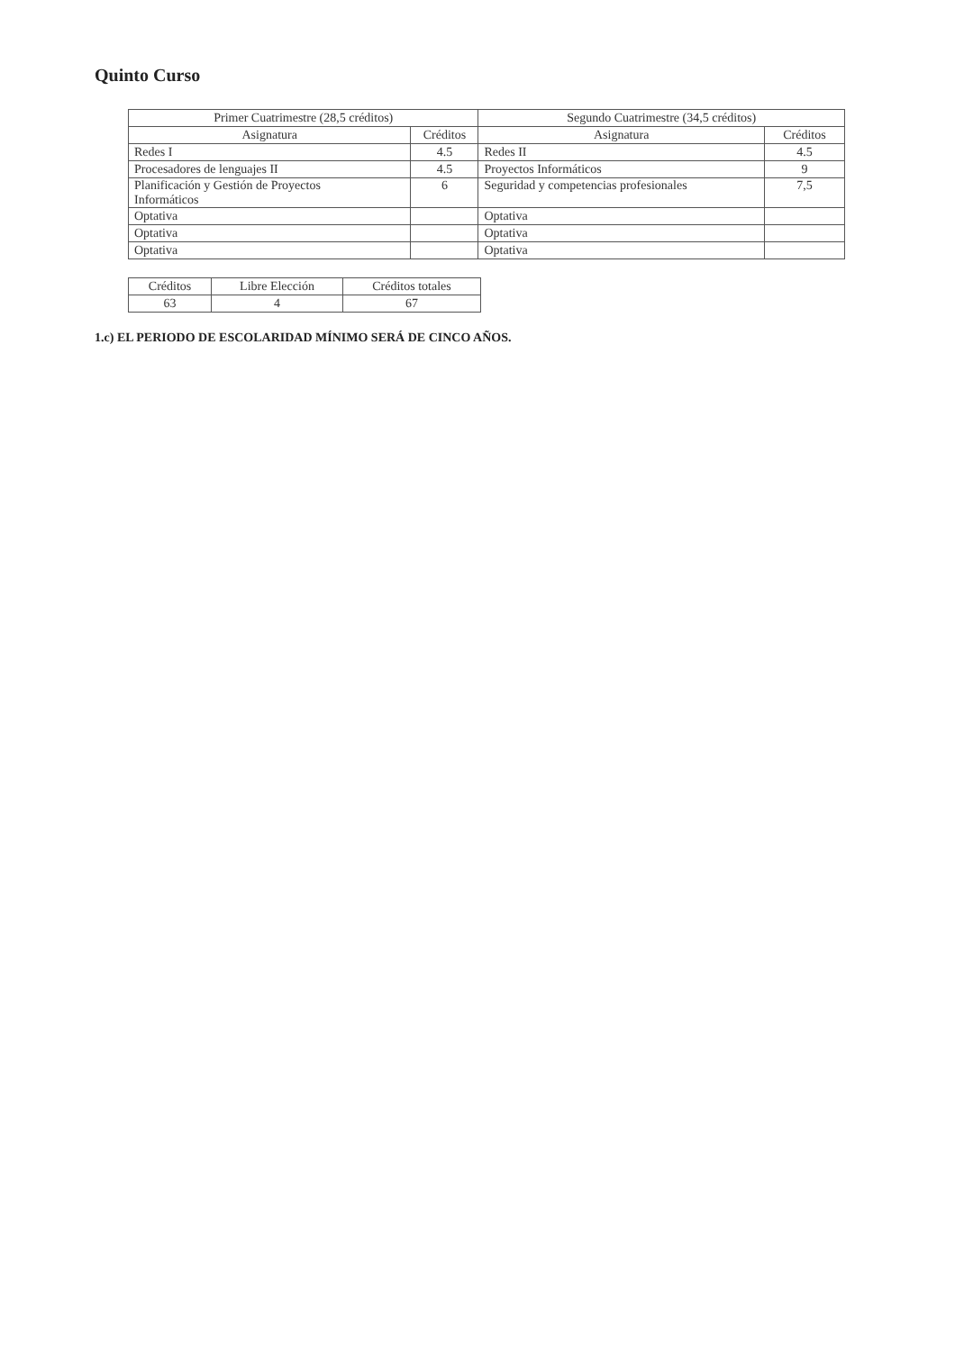Quinto Curso
| Primer Cuatrimestre (28,5 créditos) | | Segundo Cuatrimestre (34,5 créditos) | |
| --- | --- | --- | --- |
| Asignatura | Créditos | Asignatura | Créditos |
| Redes I | 4.5 | Redes II | 4.5 |
| Procesadores de lenguajes II | 4.5 | Proyectos Informáticos | 9 |
| Planificación y Gestión de Proyectos Informáticos | 6 | Seguridad y competencias profesionales | 7,5 |
| Optativa | | Optativa | |
| Optativa | | Optativa | |
| Optativa | | Optativa | |
| Créditos | Libre Elección | Créditos totales |
| --- | --- | --- |
| 63 | 4 | 67 |
1.c) EL PERIODO DE ESCOLARIDAD MÍNIMO SERÁ DE CINCO AÑOS.